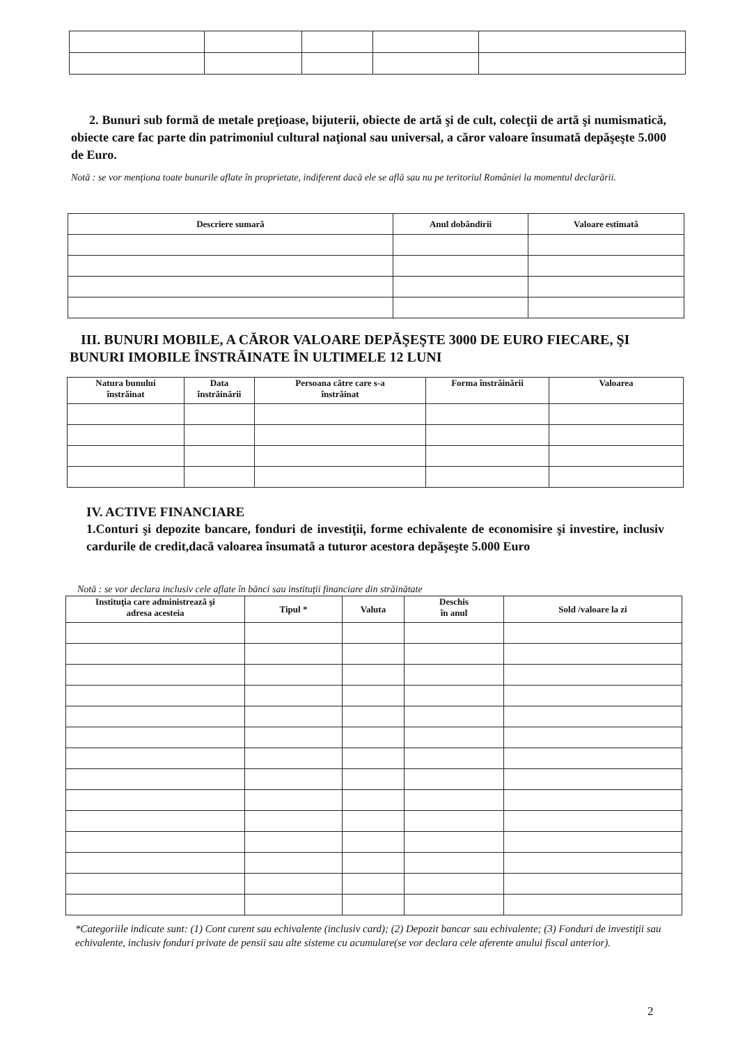2. Bunuri sub formă de metale preţioase, bijuterii, obiecte de artă şi de cult, colecţii de artă şi numismatică, obiecte care fac parte din patrimoniul cultural naţional sau universal, a căror valoare însumată depăşeşte 5.000 de Euro.
Notă : se vor menţiona toate bunurile aflate în proprietate, indiferent dacă ele se află sau nu pe teritoriul României la momentul declarării.
| Descriere sumară | Anul dobândirii | Valoare estimată |
| --- | --- | --- |
III. BUNURI MOBILE, A CĂROR VALOARE DEPĂŞEŞTE 3000 DE EURO FIECARE, ŞI BUNURI IMOBILE ÎNSTRĂINATE ÎN ULTIMELE 12 LUNI
| Natura bunului înstrăinat | Data înstrăinării | Persoana către care s-a înstrăinat | Forma înstrăinării | Valoarea |
| --- | --- | --- | --- | --- |
IV. ACTIVE FINANCIARE
1.Conturi şi depozite bancare, fonduri de investiţii, forme echivalente de economisire şi investire, inclusiv cardurile de credit,dacă valoarea însumată a tuturor acestora depăşeşte 5.000 Euro
Notă : se vor declara inclusiv cele aflate în bănci sau instituţii financiare din străinătate
| Instituţia care administrează şi adresa acesteia | Tipul * | Valuta | Deschis în anul | Sold /valoare la zi |
| --- | --- | --- | --- | --- |
*Categoriile indicate sunt: (1) Cont curent sau echivalente (inclusiv card); (2) Depozit bancar sau echivalente; (3) Fonduri de investiţii sau echivalente, inclusiv fonduri private de pensii sau alte sisteme cu acumulare(se vor declara cele aferente anului fiscal anterior).
2